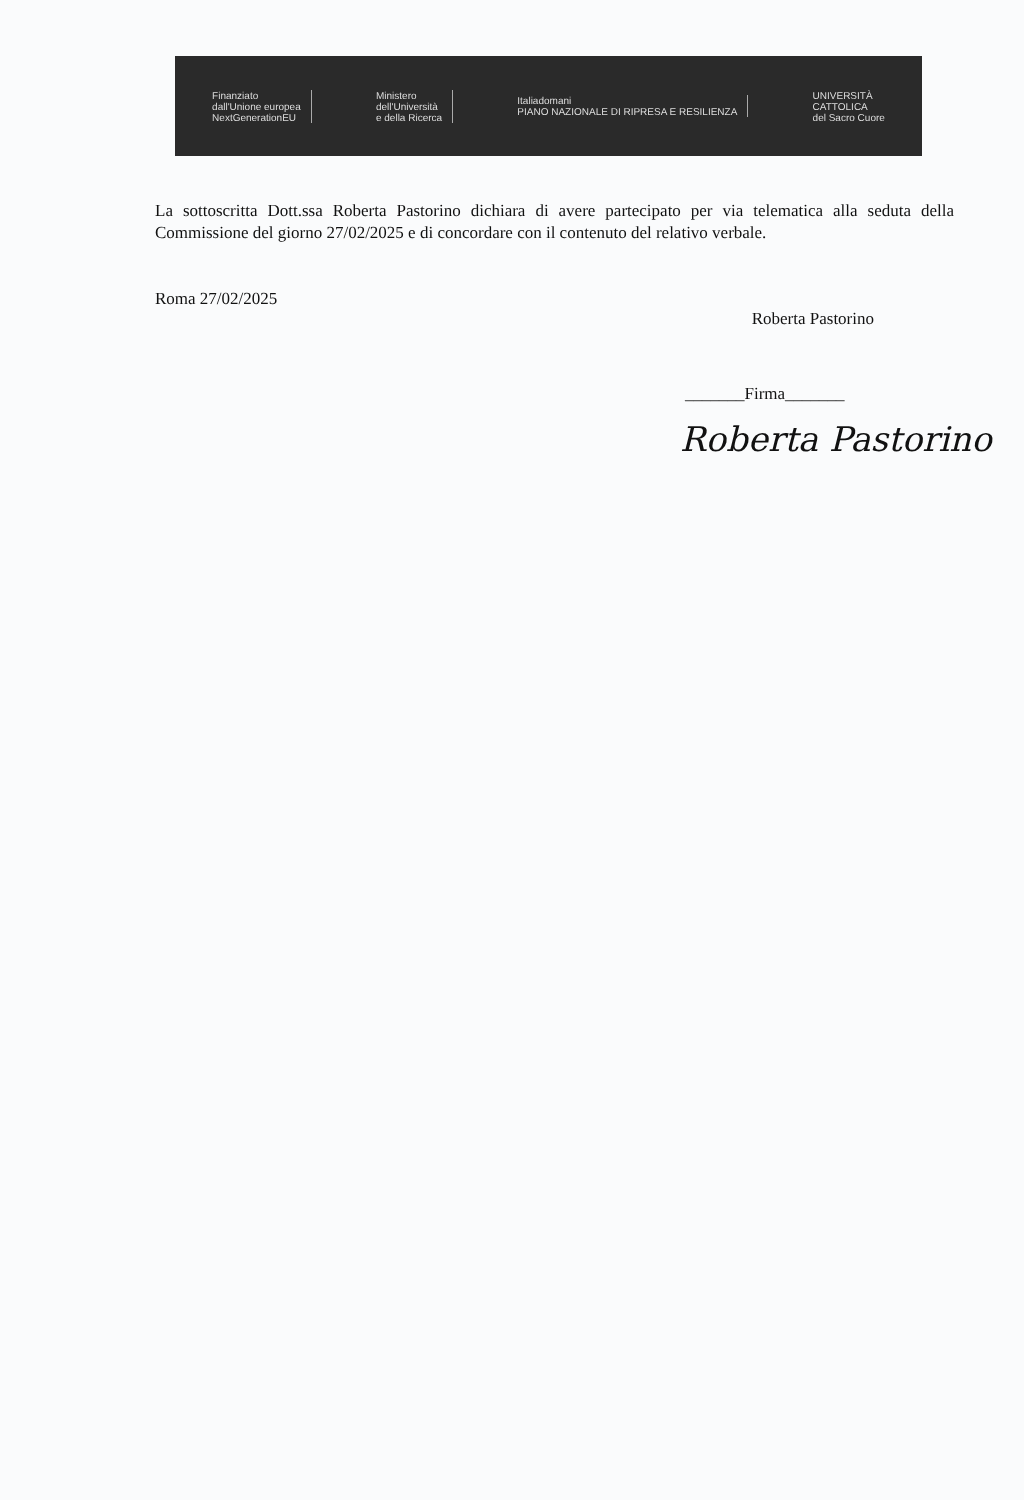Finanziato
dall'Unione europea
NextGenerationEU
Ministero
dell'Università
e della Ricerca
Italiadomani
PIANO NAZIONALE DI RIPRESA E RESILIENZA
UNIVERSITÀ
CATTOLICA
del Sacro Cuore
La sottoscritta Dott.ssa Roberta Pastorino dichiara di avere partecipato per via telematica alla seduta della Commissione del giorno 27/02/2025 e di concordare con il contenuto del relativo verbale.
Roma 27/02/2025 Roberta Pastorino
_______Firma_______
Roberta Pastorino